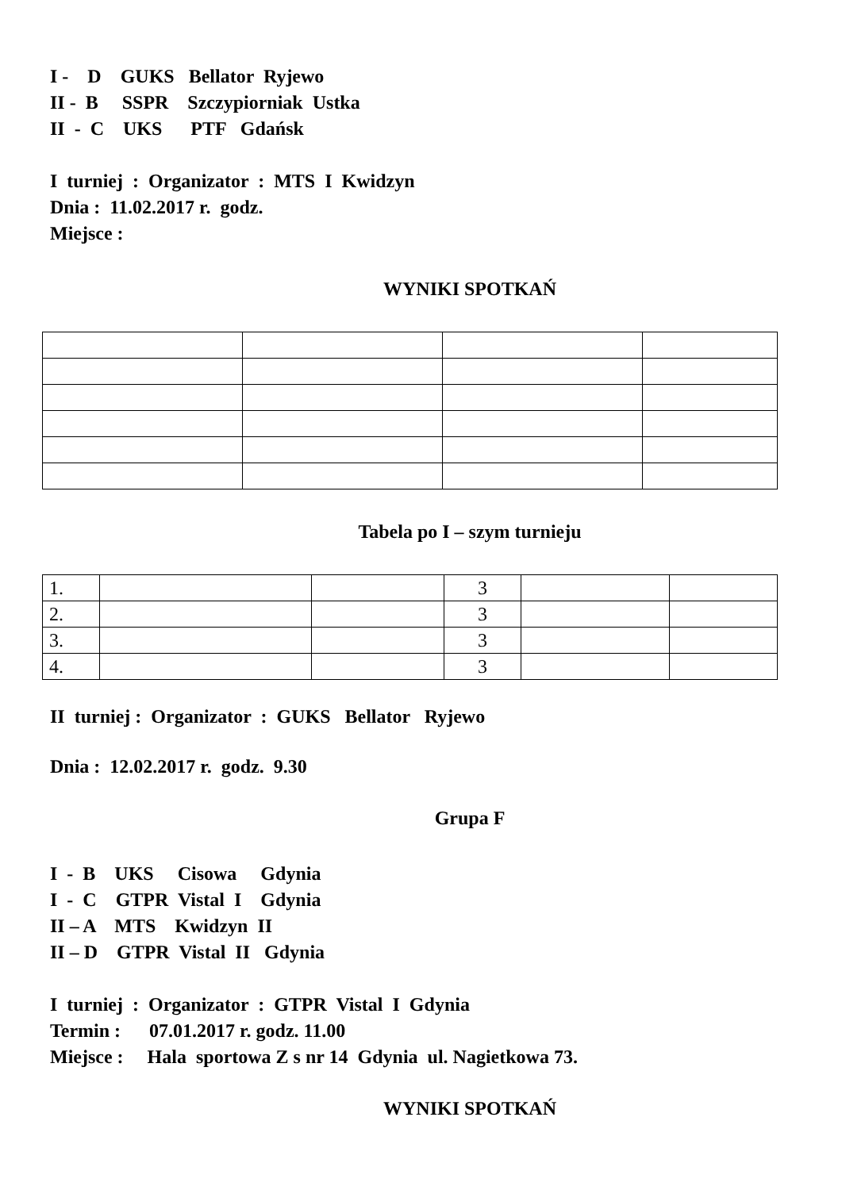I - D GUKS Bellator Ryjewo II - B SSPR Szczypiorniak Ustka II - C UKS PTF Gdańsk
I turniej : Organizator : MTS I Kwidzyn Dnia : 11.02.2017 r. godz. Miejsce :
WYNIKI SPOTKAŃ
Tabela po I – szym turnieju
| 1. | | | 3 | | |
| 2. | | | 3 | | |
| 3. | | | 3 | | |
| 4. | | | 3 | | |
II turniej : Organizator : GUKS Bellator Ryjewo
Dnia : 12.02.2017 r. godz. 9.30
Grupa F
I - B UKS Cisowa Gdynia I - C GTPR Vistal I Gdynia II – A MTS Kwidzyn II II – D GTPR Vistal II Gdynia
I turniej : Organizator : GTPR Vistal I Gdynia Termin : 07.01.2017 r. godz. 11.00 Miejsce : Hala sportowa Z s nr 14 Gdynia ul. Nagietkowa 73.
WYNIKI SPOTKAŃ